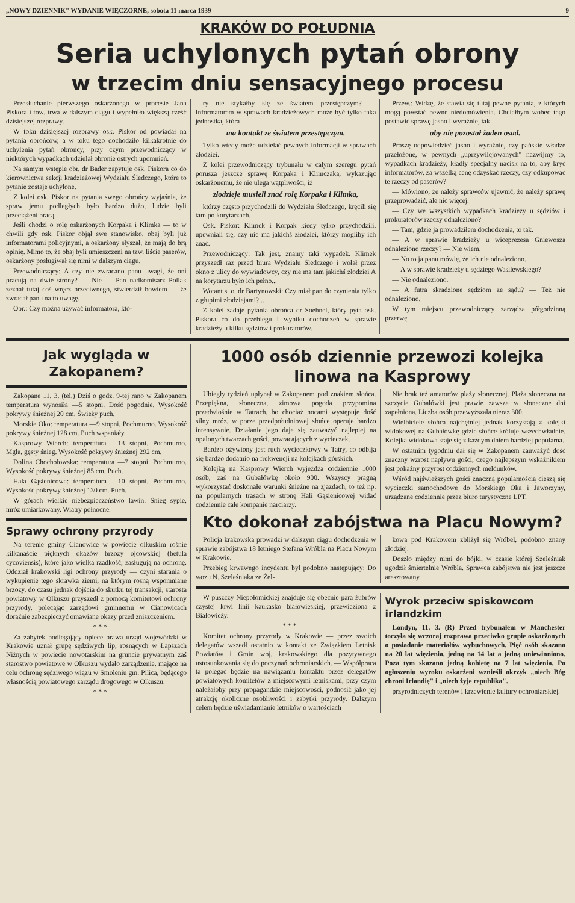„NOWY DZIENNIK" WYDANIE WIĘCZORNE, sobota 11 marca 1939 9
KRAKÓW DO POŁUDNIA
Seria uchylonych pytań obrony
w trzecim dniu sensacyjnego procesu
Przesłuchanie pierwszego oskarżonego w procesie Jana Piskora i tow. trwa w dalszym ciągu i wypełniło większą cześć dzisiejszej rozprawy.
W toku dzisiejszej rozprawy osk. Piskor od powiadał na pytania obrońców, a w toku tego dochodziło kilkakrotnie do uchylenia pytań obrońcy, przy czym przewodniczący w niektórych wypadkach udzielał obronie ostrych upomnień.
Na samym wstępie obr. dr Bader zapytuje osk. Piskora co do kierownictwa sekcji kradzieżowej Wydziału Śledczego, które to pytanie zostaje uchylone.
Z kolei osk. Piskor na pytania swego obrońcy wyjaśnia, że spraw jemu podległych było bardzo dużo, ludzie byli przeciążeni pracą.
Jeśli chodzi o rolę oskarżonych Korpaka i Klimka — to w chwili gdy osk. Piskor objął swe stanowisko, obaj byli już informatorami policyjnymi, a oskarżony słyszał, że mają do brą opinię. Mimo to, że obaj byli umieszczeni na tzw. liście paserów, oskarżony posługiwał się nimi w dalszym ciągu.
Przewodniczący: A czy nie zwracano panu uwagi, że oni pracują na dwie strony? — Nie — Pan nadkomisarz Pollak zeznał tutaj coś wręcz przeciwnego, stwierdził bowiem — że zwracał panu na to uwagę.
Obr.: Czy można używać informatora, któ-
ry nie stykałby się ze światem przestępczym? — Informatorem w sprawach kradzieżowych może być tylko taka jednostka, która
ma kontakt ze światem przestępczym.
Tylko wtedy może udzielać pewnych informacji w sprawach złodziei.
Z kolei przewodniczący trybunału w całym szeregu pytań porusza jeszcze sprawę Korpaka i Klimczaka, wykazując oskarżonemu, że nie ulega wątpliwości, iż
złodzieje musieli znać rolę Korpaka i Klimka,
którzy często przychodzili do Wydziału Śledczego, kręcili się tam po korytarzach.
Osk. Piskor: Klimek i Korpak kiedy tylko przychodzili, upewniali się, czy nie ma jakichś złodziei, którzy mogliby ich znać.
Przewodniczący: Tak jest, znamy taki wypadek. Klimek przyszedł raz przed biura Wydziału Śledczego i wołał przez okno z ulicy do wywiadowcy, czy nie ma tam jakichś złodziei A na korytarzu było ich pełno...
Wotant s. o. dr Bartynowski: Czy miał pan do czynienia tylko z głupimi złodziejami?...
Z kolei zadaje pytania obrońca dr Soehnel, który pyta osk. Piskora co do przebiegu i wyniku dochodzeń w sprawie kradzieży u kilku sędziów i prokuratorów.
Przew.: Widzę, że stawia się tutaj pewne pytania, z których mogą powstać pewne niedomówienia. Chciałbym wobec tego postawić sprawę jasno i wyraźnie, tak
aby nie pozostał żaden osad.
Proszę odpowiedzieć jasno i wyraźnie, czy pańskie władze przełożone, w pewnych „uprzywilejowanych" nazwijmy to, wypadkach kradzieży, kładły specjalny nacisk na to, aby kryć informatorów, za wszelką cenę odzyskać rzeczy, czy odkupować te rzeczy od paserów?
— Mówiono, że należy sprawców ujawnić, że należy sprawę przeprowadzić, ale nic więcej.
— Czy we wszystkich wypadkach kradzieży u sędziów i prokuratorów rzeczy odnaleziono?
— Tam, gdzie ja prowadziłem dochodzenia, to tak.
— A w sprawie kradzieży u wiceprezesa Gniewosza odnaleziono rzeczy? — Nie wiem.
— No to ja panu mówię, że ich nie odnaleziono.
— A w sprawie kradzieży u sędziego Wasilewskiego?
— Nie odnaleziono.
— A futra skradzione sędziom ze sądu? — Też nie odnaleziono.
W tym miejscu przewodniczący zarządza półgodzinną przerwę.
Jak wygląda w Zakopanem?
Zakopane 11. 3. (tel.) Dziś o godz. 9-tej rano w Zakopanem temperatura wynosiła —5 stopni. Dość pogodnie. Wysokość pokrywy śnieżnej 20 cm. Świeży puch.
Morskie Oko: temperatura —9 stopni. Pochmurno. Wysokość pokrywy śnieżnej 128 cm. Puch wspaniały.
Kasprowy Wierch: temperatura —13 stopni. Pochmurno. Mgła, gęsty śnieg. Wysokość pokrywy śnieżnej 292 cm.
Dolina Chochołowska: temperatura —7 stopni. Pochmurno. Wysokość pokrywy śnieżnej 85 cm. Puch.
Hala Gąsienicowa: temperatura —10 stopni. Pochmurno. Wysokość pokrywy śnieżnej 130 cm. Puch.
W górach wielkie niebezpieczeństwo lawin. Śnieg sypie, mróz umiarkowany. Wiatry północne.
Sprawy ochrony przyrody
Na terenie gminy Cianowice w powiecie olkuskim rośnie kilkanaście pięknych okazów brzozy ojcowskiej (betula cycoviensis), które jako wielka rzadkość, zasługują na ochronę. Oddział krakowski ligi ochrony przyrody — czyni starania o wykupienie tego skrawka ziemi, na którym rosną wspomniane brzozy, do czasu jednak dojścia do skutku tej transakcji, starosta powiatowy w Olkuszu przyszedł z pomocą komitetowi ochrony przyrody, polecając zarządowi gminnemu w Cianowicach doraźnie zabezpieczyć omawiane okazy przed zniszczeniem.
* * *
Za zabytek podlegający opiece prawa urząd wojewódzki w Krakowie uznał grupę sędziwych lip, rosnących w Łapszach Niżnych w powiecie nowotarskim na gruncie prywatnym zaś starostwo powiatowe w Olkuszu wydało zarządzenie, mające na celu ochronę sędziwego wiązu w Smoleniu gm. Pilica, będącego własnością powiatowego zarządu drogowego w Olkuszu.
* * *
1000 osób dziennie przewozi kolejka linowa na Kasprowy
Ubiegły tydzień upłynął w Zakopanem pod znakiem słońca. Przepiękna, słoneczna, zimowa pogoda przypomina przedwiośnie w Tatrach, bo chociaż nocami występuje dość silny mróz, w porze przedpołudniowej słońce operuje bardzo intensywnie. Działanie jego daje się zauważyć najlepiej na opalonych twarzach gości, powracających z wycieczek.
Bardzo ożywiony jest ruch wycieczkowy w Tatry, co odbija się bardzo dodatnio na frekwencji na kolejkach górskich.
Kolejką na Kasprowy Wierch wyjeżdża codziennie 1000 osób, zaś na Gubałówkę około 900. Wszyscy pragną wykorzystać doskonałe warunki śnieżne na zjazdach, to też np. na popularnych trasach w stronę Hali Gąsienicowej widać codziennie całe kompanie narciarzy.
Nie brak też amatorów plaży słonecznej. Plaża słoneczna na szczycie Gubałówki jest prawie zawsze w słoneczne dni zapełniona. Liczba osób przewyższała nieraz 300.
Wielbiciele słońca najchętniej jednak korzystają z kolejki widokowej na Gubałówkę gdzie słońce króluje wszechwładnie. Kolejka widokowa staje się z każdym dniem bardziej popularna.
W ostatnim tygodniu dał się w Zakopanem zauważyć dość znaczny wzrost napływu gości, czego najlepszym wskaźnikiem jest pokaźny przyrost codziennych meldunków.
Wśród najświeższych gości znaczną popularnością cieszą się wycieczki samochodowe do Morskiego Oka i Jaworzyny, urządzane codziennie przez biuro turystyczne LPT.
Kto dokonał zabójstwa na Placu Nowym?
Policja krakowska prowadzi w dalszym ciągu dochodzenia w sprawie zabójstwa 18 letniego Stefana Wróbla na Placu Nowym w Krakowie.
Przebieg krwawego incydentu był podobno następujący: Do wozu N. Szeleśniaka ze Żel-
kowa pod Krakowem zbliżył się Wróbel, podobno znany złodziej.
Doszło między nimi do bójki, w czasie której Szeleśniak ugodził śmiertelnie Wróbla. Sprawca zabójstwa nie jest jeszcze aresztowany.
W puszczy Niepołomickiej znajduje się obecnie para żubrów czystej krwi linii kaukasko białowieskiej, przewieziona z Białowieży.
* * *
Komitet ochrony przyrody w Krakowie — przez swoich delegatów wszedł ostatnio w kontakt ze Związkiem Letnisk Powiatów i Gmin woj. krakowskiego dla pozytywnego ustosunkowania się do poczynań ochroniarskich. — Współpraca ta polegać będzie na nawiązaniu kontaktu przez delegatów powiatowych komitetów z miejscowymi letniskami, przy czym należałoby przy propagandzie miejscowości, podnosić jako jej atrakcję okoliczne osobliwości i zabytki przyrody. Dalszym celem będzie uświadamianie letników o wartościach
Wyrok przeciw spiskowcom irlandzkim
Londyn, 11. 3. (R) Przed trybunałem w Manchester toczyła się wczoraj rozprawa przeciwko grupie oskarżonych o posiadanie materiałów wybuchowych. Pięć osób skazano na 20 lat więzienia, jedną na 14 lat a jedną uniewinniono. Poza tym skazano jedną kobietę na 7 lat więzienia. Po ogłoszeniu wyroku oskarżeni wznieśli okrzyk „niech Bóg chroni Irlandię" i „niech żyje republika".
przyrodniczych terenów i krzewienie kultury ochroniarskiej.